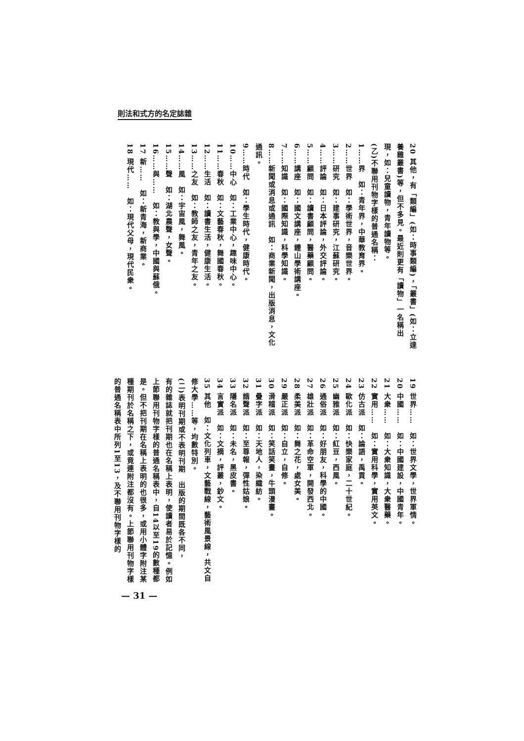則法和式方的名定誌雜
20 其他，有「類編」(如：時事類編)，「叢書」(如：立達養雞叢書)等，但不多見。最近則更有「讀物」一名稱出現，如：兒童讀物，青年讀物等。
(乙)不聯用刊物字樣的普通名稱：
1……界　如：青年界，中華教育界。
2……世界　如：學術世界，音樂世界。
3……研究　如：建事研究，江蘇研究。
4……評論　如：日本評論，外交評論。
5……顧問　如：讀書顧問，醫藥顧問。
6……講座　如：國文講座，鍾山學術講座。
7……知識　如：國際知識，科學知識。
8……新聞或消息或通訊　如：商業新聞，出版消息，文化通訊。
9……時代　如：學生時代，健康時代。
10……中心　如：工業中心，趣味中心。
11……春秋　如：文藝春秋，舞國春秋。
12……生活　如：讀書生活，健康生活。
13……之友　如：教師之友，青年之友。
14……風　如：宇宙風，舞風。
15……聲　如：湖北農聲，女聲。
16……與……　如：教與學，中國與蘇俄。
17 新……　如：新青海，新商業。
18 現代……　如：現代父母，現代民衆。
19 世界……　如：世界文學，世界軍情。
20 中國……　如：中國建設，中國青年。
21 大衆……　如：大衆知識，大衆醫藥。
22 實用……　如：實用科學，實用英文。
23 仿古派　如：論語，禹貢。
24 歐化派　如：快樂家庭，二十世紀。
25 幽雅派　如：紅豆，西風。
26 通俗派　如：好朋友，科學的中國。
27 雄壯派　如：革命空軍，開發西北。
28 柔美派　如：舞之花，處女美。
29 嚴正派　如：自立，自修。
30 滑稽派　如：笑話笑畫，牛頭漫畫。
31 疊字派　如：天地人，染織紡。
32 諧聲派　如：至尊報，彈性姑娘。
33 隱名派　如：未名，黑皮書。
34 言實派　如：文摘，評叢，鈔文。
35 其他　如：文化列車，文藝戰線，藝術風景線，共文自修大學……等，均數特別。
(二)表明刊期或不表明刊期　出版的期間既各不同，
有的雜誌就把刊期也在名稱上表明，使讀者易於記憶。例如上節聯用刊物字樣的普通名稱表中，自14以至19的數種都是。但不把刊期在名稱上表明的也很多，或用小體字附注某種期刊於名稱之下，或竟連附注都沒有。上節聯用刊物字樣的普通名稱表中所列1至13，及不聯用刊物字樣的
— 31 —